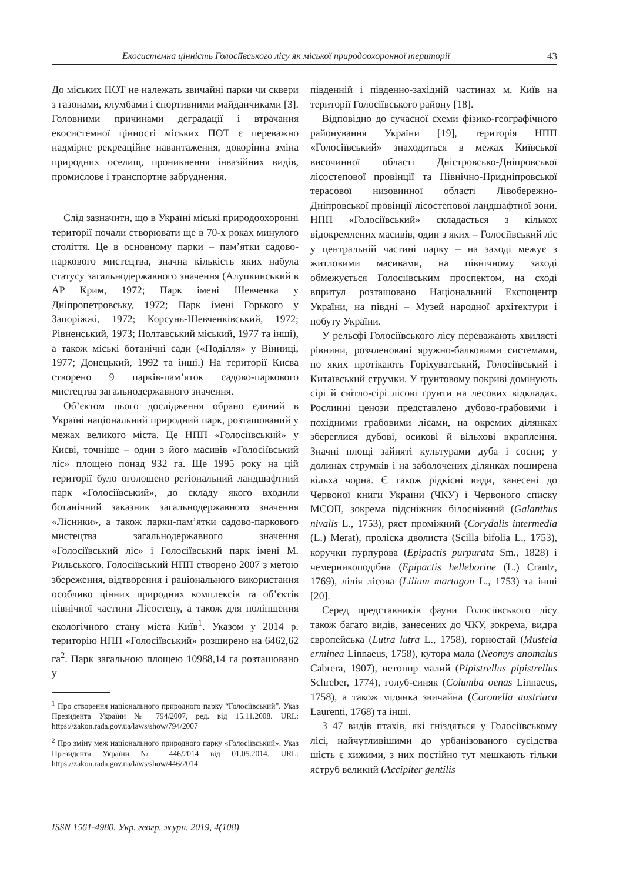Екосистемна цінність Голосіївського лісу як міської природоохоронної території 43
До міських ПОТ не належать звичайні парки чи сквери з газонами, клумбами і спортивними майданчиками [3]. Головними причинами деградації і втрачання екосистемної цінності міських ПОТ є переважно надмірне рекреаційне навантаження, докорінна зміна природних оселищ, проникнення інвазійних видів, промислове і транспортне забруднення.
Слід зазначити, що в Україні міські природоохоронні території почали створювати ще в 70-х роках минулого століття. Це в основному парки – пам’ятки садово-паркового мистецтва, значна кількість яких набула статусу загальнодержавного значення (Алупкинський в АР Крим, 1972; Парк імені Шевченка у Дніпропетровську, 1972; Парк імені Горького у Запоріжжі, 1972; Корсунь-Шевченківський, 1972; Рівненський, 1973; Полтавський міський, 1977 та інші), а також міські ботанічні сади («Поділля» у Вінниці, 1977; Донецький, 1992 та інші.) На території Києва створено 9 парків-пам’яток садово-паркового мистецтва загальнодержавного значення.
Об’єктом цього дослідження обрано єдиний в Україні національний природний парк, розташований у межах великого міста. Це НПП «Голосіївський» у Києві, точніше – один з його масивів «Голосіївський ліс» площею понад 932 га. Ще 1995 року на цій території було оголошено регіональний ландшафтний парк «Голосіївський», до складу якого входили ботанічний заказник загальнодержавного значення «Лісники», а також парки-пам’ятки садово-паркового мистецтва загальнодержавного значення «Голосіївський ліс» і Голосіївський парк імені М. Рильського. Голосіївський НПП створено 2007 з метою збереження, відтворення і раціонального використання особливо цінних природних комплексів та об’єктів північної частини Лісостепу, а також для поліпшення екологічного стану міста Київ<sup>1</sup>. Указом у 2014 р. територію НПП «Голосіївський» розширено на 6462,62 га<sup>2</sup>. Парк загальною площею 10988,14 га розташовано у
<sup>1</sup> Про створення національного природного парку “Голосіївський”. Указ Президента України № 794/2007, ред. від 15.11.2008. URL: https://zakon.rada.gov.ua/laws/show/794/2007
<sup>2</sup> Про зміну меж національного природного парку «Голосіївський». Указ Президента України № 446/2014 від 01.05.2014. URL: https://zakon.rada.gov.ua/laws/show/446/2014
південній і південно-західній частинах м. Київ на території Голосіївського району [18].
Відповідно до сучасної схеми фізико-географічного районування України [19], територія НПП «Голосіївський» знаходиться в межах Київської височинної області Дністровсько-Дніпровської лісостепової провінції та Північно-Придніпровської терасової низовинної області Лівобережно-Дніпровської провінції лісостепової ландшафтної зони. НПП «Голосіївський» складається з кількох відокремлених масивів, один з яких – Голосіївський ліс у центральній частині парку – на заході межує з житловими масивами, на північному заході обмежується Голосіївським проспектом, на сході впритул розташовано Національний Експоцентр України, на півдні – Музей народної архітектури і побуту України.
У рельєфі Голосіївського лісу переважають хвилясті рівнини, розчленовані яружно-балковими системами, по яких протікають Горіхуватський, Голосіївський і Китаївський струмки. У ґрунтовому покриві домінують сірі й світло-сірі лісові ґрунти на лесових відкладах. Рослинні ценози представлено дубово-грабовими і похідними грабовими лісами, на окремих ділянках збереглися дубові, осикові й вільхові вкраплення. Значні площі зайняті культурами дуба і сосни; у долинах струмків і на заболочених ділянках поширена вільха чорна. Є також рідкісні види, занесені до Червоної книги України (ЧКУ) і Червоного списку МСОП, зокрема підсніжник білосніжний (Galanthus nivalis L., 1753), ряст проміжний (Corydalis intermedia (L.) Merat), проліска дволиста (Scilla bifolia L., 1753), коручки пурпурова (Epipactis purpurata Sm., 1828) і чемерникоподібна (Epipactis helleborine (L.) Crantz, 1769), лілія лісова (Lilium martagon L., 1753) та інші [20].
Серед представників фауни Голосіївського лісу також багато видів, занесених до ЧКУ, зокрема, видра європейська (Lutra lutra L., 1758), горностай (Mustela erminea Linnaeus, 1758), кутора мала (Neomys anomalus Cabrera, 1907), нетопир малий (Pipistrellus pipistrellus Schreber, 1774), голуб-синяк (Columba oenas Linnaeus, 1758), а також мідянка звичайна (Coronella austriaca Laurenti, 1768) та інші.
З 47 видів птахів, які гніздяться у Голосіївському лісі, найчутливішими до урбанізованого сусідства шість є хижими, з них постійно тут мешкають тільки яструб великий (Accipiter gentilis
ISSN 1561-4980. Укр. геогр. журн. 2019, 4(108)